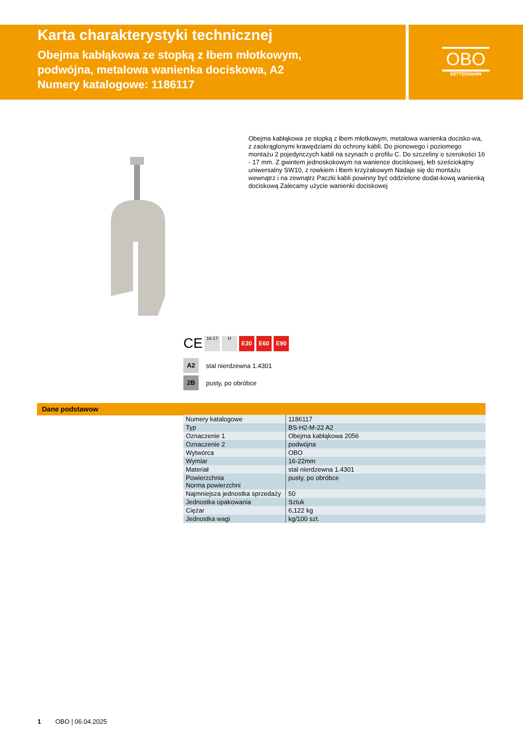Karta charakterystyki technicznej
Obejma kabłąkowa ze stopką z łbem młotkowym,
podwójna, metalowa wanienka dociskowa, A2
Numery katalogowe: 1186117
OBO
BETTERMANN
Obejma kabłąkowa ze stopką z łbem młotkowym, metalowa wanienka docisko-wa, z zaokrąglonymi krawędziami do ochrony kabli. Do pionowego i poziomego montażu 2 pojedynczych kabli na szynach o profilu C. Do szczeliny o szerokości 16 - 17 mm. Z gwintem jednoskokowym na wanience dociskowej, łeb sześciokątny uniwersalny SW10, z rowkiem i łbem krzyżakowym Nadaje się do montażu wewnątrz i na zewnątrz Paczki kabli powinny być oddzielone dodat-kową wanienką dociskową Zalecamy użycie wanienki dociskowej
CE
16-17 H
E30 E60 E90
A2 stal nierdzewna 1.4301
2B pusty, po obróbce
Dane podstawow
| Numery katalogowe | 1186117 |
| Typ | BS-H2-M-22 A2 |
| Oznaczenie 1 | Obejma kabłąkowa 2056 |
| Oznaczenie 2 | podwójna |
| Wytwórca | OBO |
| Wymiar | 16-22mm |
| Materiał | stal nierdzewna 1.4301 |
| Powierzchnia Norma powierzchni | pusty, po obróbce |
| Najmniejsza jednostka sprzedaży | 50 |
| Jednostka opakowania | Sztuk |
| Ciężar | 6,122 kg |
| Jednostka wagi | kg/100 szt. |
1 OBO | 06.04.2025